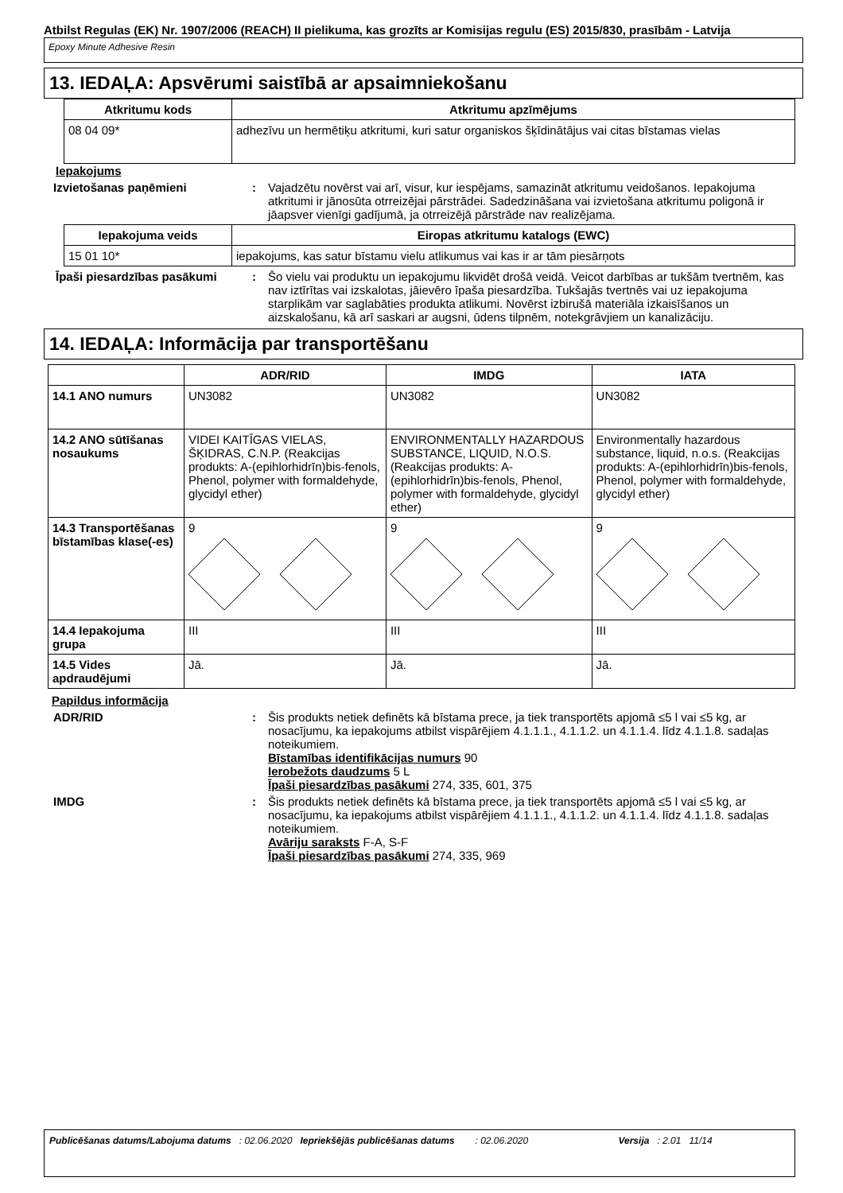Atbilst Regulas (EK) Nr. 1907/2006 (REACH) II pielikuma, kas grozīts ar Komisijas regulu (ES) 2015/830, prasībām - Latvija
Epoxy Minute Adhesive Resin
13. IEDAĻA: Apsvērumi saistībā ar apsaimniekošanu
| Atkritumu kods | Atkritumu apzīmējums |
| --- | --- |
| 08 04 09* | adhezīvu un hermētiķu atkritumi, kuri satur organiskos šķīdinātājus vai citas bīstamas vielas |
Iepakojums
Izvietošanas paņēmieni : Vajadzētu novērst vai arī, visur, kur iespējams, samazināt atkritumu veidošanos. Iepakojuma atkritumi ir jānosūta otrreizējai pārstrādei. Sadedzināšana vai izvietošana atkritumu poligonā ir jāapsver vienīgi gadījumā, ja otrreizējā pārstrāde nav realizējama.
| Iepakojuma veids | Eiropas atkritumu katalogs (EWC) |
| --- | --- |
| 15 01 10* | iepakojums, kas satur bīstamu vielu atlikumus vai kas ir ar tām piesārņots |
Īpaši piesardzības pasākumi : Šo vielu vai produktu un iepakojumu likvidēt drošā veidā. Veicot darbības ar tukšām tvertnēm, kas nav iztīrītas vai izskalotas, jāievēro īpaša piesardzība. Tukšajās tvertnēs vai uz iepakojuma starplikām var saglabāties produkta atlikumi. Novērst izbirušā materiāla izkaisīšanos un aizskalošanu, kā arī saskari ar augsni, ūdens tilpnēm, notekgrāvjiem un kanalizāciju.
14. IEDAĻA: Informācija par transportēšanu
| | ADR/RID | IMDG | IATA |
| --- | --- | --- | --- |
| 14.1 ANO numurs | UN3082 | UN3082 | UN3082 |
| 14.2 ANO sūtīšanas nosaukums | VIDEI KAITĪGAS VIELAS, ŠĶIDRAS, C.N.P. (Reakcijas produkts: A-(epihlorhidrīn)bis-fenols, Phenol, polymer with formaldehyde, glycidyl ether) | ENVIRONMENTALLY HAZARDOUS SUBSTANCE, LIQUID, N.O.S. (Reakcijas produkts: A-(epihlorhidrīn)bis-fenols, Phenol, polymer with formaldehyde, glycidyl ether) | Environmentally hazardous substance, liquid, n.o.s. (Reakcijas produkts: A-(epihlorhidrīn)bis-fenols, Phenol, polymer with formaldehyde, glycidyl ether) |
| 14.3 Transportēšanas bīstamības klase(-es) | 9 | 9 | 9 |
| 14.4 Iepakojuma grupa | III | III | III |
| 14.5 Vides apdraudējumi | Jā. | Jā. | Jā. |
Papildus informācija
ADR/RID : Šis produkts netiek definēts kā bīstama prece, ja tiek transportēts apjomā ≤5 l vai ≤5 kg, ar nosacījumu, ka iepakojums atbilst vispārējiem 4.1.1.1., 4.1.1.2. un 4.1.1.4. līdz 4.1.1.8. sadaļas noteikumiem.
Bīstamības identifikācijas numurs 90
Ierobežots daudzums 5 L
Īpaši piesardzības pasākumi 274, 335, 601, 375
IMDG : Šis produkts netiek definēts kā bīstama prece, ja tiek transportēts apjomā ≤5 l vai ≤5 kg, ar nosacījumu, ka iepakojums atbilst vispārējiem 4.1.1.1., 4.1.1.2. un 4.1.1.4. līdz 4.1.1.8. sadaļas noteikumiem.
Avāriju saraksts F-A, S-F
Īpaši piesardzības pasākumi 274, 335, 969
Publicēšanas datums/Labojuma datums : 02.06.2020 Iepriekšējās publicēšanas datums : 02.06.2020 Versija : 2.01 11/14